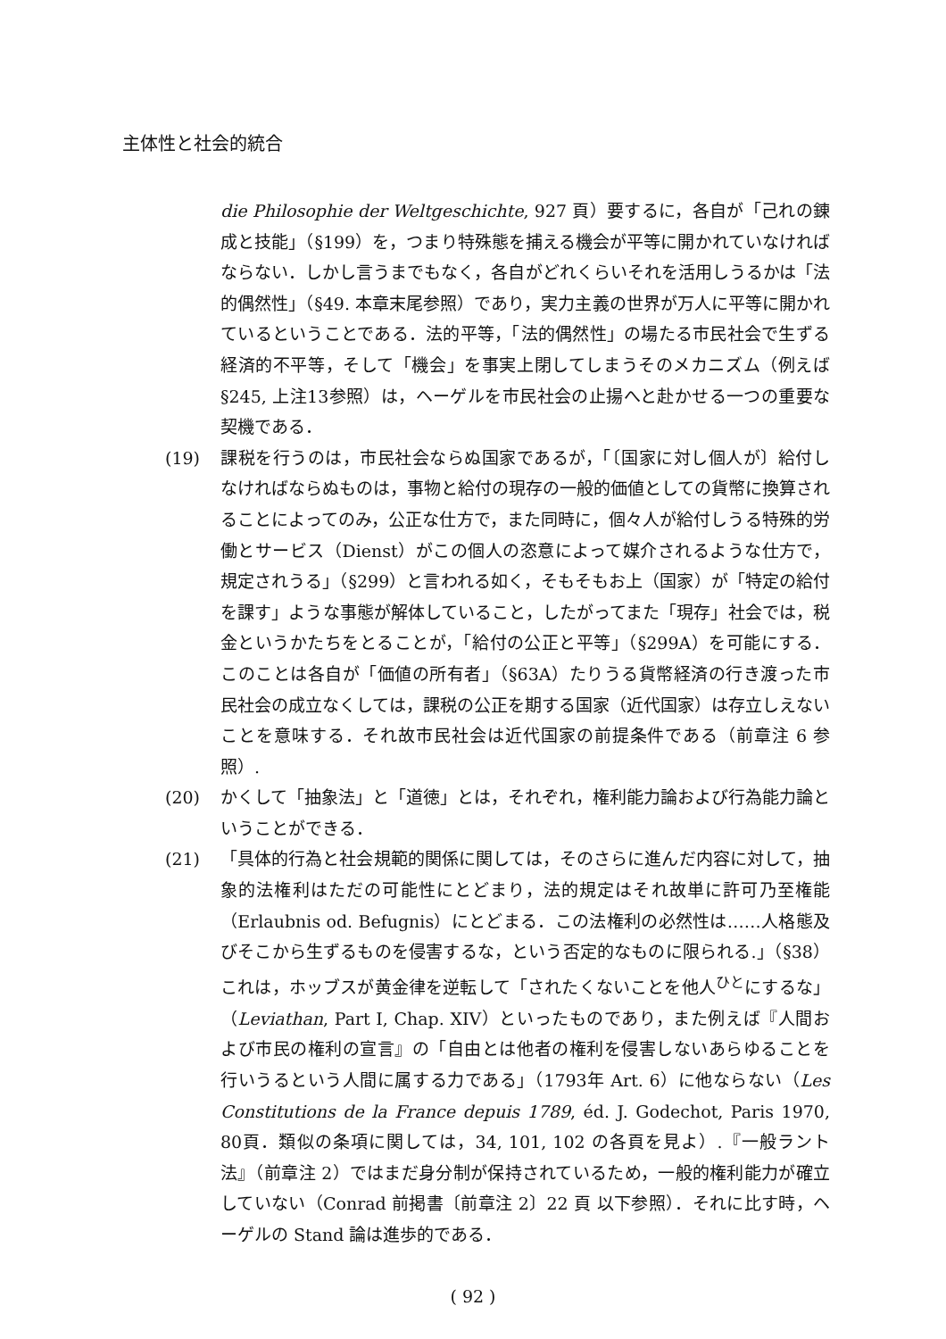主体性と社会的統合
die Philosophie der Weltgeschichte, 927 頁）要するに，各自が「己れの錬成と技能」（§199）を，つまり特殊態を捕える機会が平等に開かれていなければならない．しかし言うまでもなく，各自がどれくらいそれを活用しうるかは「法的偶然性」（§49. 本章末尾参照）であり，実力主義の世界が万人に平等に開かれているということである．法的平等，「法的偶然性」の場たる市民社会で生ずる経済的不平等，そして「機会」を事実上閉してしまうそのメカニズム（例えば §245, 上注13参照）は，ヘーゲルを市民社会の止揚へと赴かせる一つの重要な契機である．
(19) 課税を行うのは，市民社会ならぬ国家であるが，「〔国家に対し個人が〕給付しなければならぬものは，事物と給付の現存の一般的価値としての貨幣に換算されることによってのみ，公正な仕方で，また同時に，個々人が給付しうる特殊的労働とサービス（Dienst）がこの個人の恣意によって媒介されるような仕方で，規定されうる」（§299）と言われる如く，そもそもお上（国家）が「特定の給付を課す」ような事態が解体していること，したがってまた「現存」社会では，税金というかたちをとることが，「給付の公正と平等」（§299A）を可能にする．このことは各自が「価値の所有者」（§63A）たりうる貨幣経済の行き渡った市民社会の成立なくしては，課税の公正を期する国家（近代国家）は存立しえないことを意味する．それ故市民社会は近代国家の前提条件である（前章注 6 参照）.
(20) かくして「抽象法」と「道徳」とは，それぞれ，権利能力論および行為能力論ということができる．
(21) 「具体的行為と社会規範的関係に関しては，そのさらに進んだ内容に対して，抽象的法権利はただの可能性にとどまり，法的規定はそれ故単に許可乃至権能（Erlaubnis od. Befugnis）にとどまる．この法権利の必然性は……人格態及びそこから生ずるものを侵害するな，という否定的なものに限られる.」（§38）これは，ホッブスが黄金律を逆転して「されたくないことを他人<sup>ひと</sup>にするな」（Leviathan, Part I, Chap. XIV）といったものであり，また例えば『人間および市民の権利の宣言』の「自由とは他者の権利を侵害しないあらゆることを行いうるという人間に属する力である」（1793年 Art. 6）に他ならない（Les Constitutions de la France depuis 1789, éd. J. Godechot, Paris 1970, 80頁．類似の条項に関しては，34, 101, 102 の各頁を見よ）.『一般ラント法』（前章注 2）ではまだ身分制が保持されているため，一般的権利能力が確立していない（Conrad 前掲書〔前章注 2〕22 頁 以下参照）．それに比す時，ヘーゲルの Stand 論は進歩的である．
( 92 )